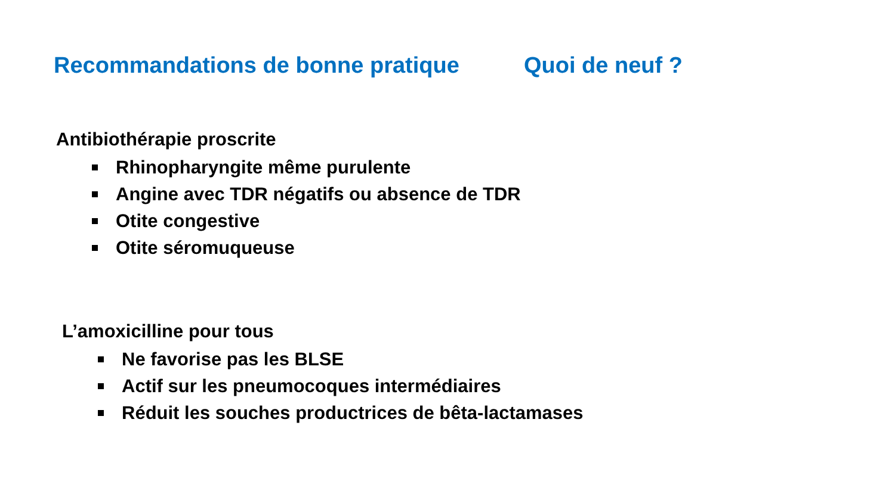Recommandations de bonne pratique Quoi de neuf ?
Antibiothérapie proscrite
Rhinopharyngite même purulente
Angine avec TDR négatifs ou absence de TDR
Otite congestive
Otite séromuqueuse
L’amoxicilline pour tous
Ne favorise pas les BLSE
Actif sur les pneumocoques intermédiaires
Réduit les souches productrices de bêta-lactamases